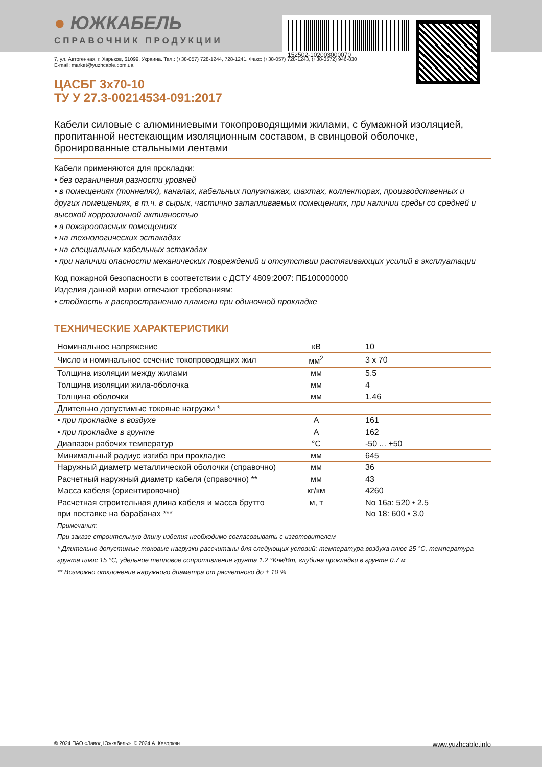● ЮЖКАБЕЛЬ
СПРАВОЧНИК ПРОДУКЦИИ
152502-102003000070
7, ул. Автогенная, г. Харьков, 61099, Украина. Тел.: (+38-057) 728-1244, 728-1241. Факс: (+38-057) 728-1243, (+38-0572) 946-830
E-mail: market@yuzhcable.com.ua
ЦАСБГ 3х70-10
ТУ У 27.3-00214534-091:2017
Кабели силовые с алюминиевыми токопроводящими жилами, с бумажной изоляцией, пропитанной нестекающим изоляционным составом, в свинцовой оболочке, бронированные стальными лентами
Кабели применяются для прокладки:
• без ограничения разности уровней
• в помещениях (тоннелях), каналах, кабельных полуэтажах, шахтах, коллекторах, производственных и других помещениях, в т.ч. в сырых, частично затапливаемых помещениях, при наличии среды со средней и высокой коррозионной активностью
• в пожароопасных помещениях
• на технологических эстакадах
• на специальных кабельных эстакадах
• при наличии опасности механических повреждений и отсутствии растягивающих усилий в эксплуатации
Код пожарной безопасности в соответствии с ДСТУ 4809:2007: ПБ100000000
Изделия данной марки отвечают требованиям:
• стойкость к распространению пламени при одиночной прокладке
ТЕХНИЧЕСКИЕ ХАРАКТЕРИСТИКИ
| Номинальное напряжение | кВ | 10 |
| Число и номинальное сечение токопроводящих жил | мм<sup>2</sup> | 3 x 70 |
| Толщина изоляции между жилами | мм | 5.5 |
| Толщина изоляции жила-оболочка | мм | 4 |
| Толщина оболочки | мм | 1.46 |
| Длительно допустимые токовые нагрузки * | | |
| • при прокладке в воздухе | А | 161 |
| • при прокладке в грунте | А | 162 |
| Диапазон рабочих температур | °С | -50 ... +50 |
| Минимальный радиус изгиба при прокладке | мм | 645 |
| Наружный диаметр металлической оболочки (справочно) | мм | 36 |
| Расчетный наружный диаметр кабеля (справочно) ** | мм | 43 |
| Масса кабеля (ориентировочно) | кг/км | 4260 |
| Расчетная строительная длина кабеля и масса брутто при поставке на барабанах *** | м, т | No 16а: 520 • 2.5 No 18: 600 • 3.0 |
Примечания:
При заказе строительную длину изделия необходимо согласовывать с изготовителем
* Длительно допустимые токовые нагрузки рассчитаны для следующих условий: температура воздуха плюс 25 °С, температура грунта плюс 15 °С, удельное тепловое сопротивление грунта 1.2 °К•м/Вт, глубина прокладки в грунте 0.7 м
** Возможно отклонение наружного диаметра от расчетного до ± 10 %
© 2024 ПАО «Завод Южкабель». © 2024 А. Кеворкян www.yuzhcable.info